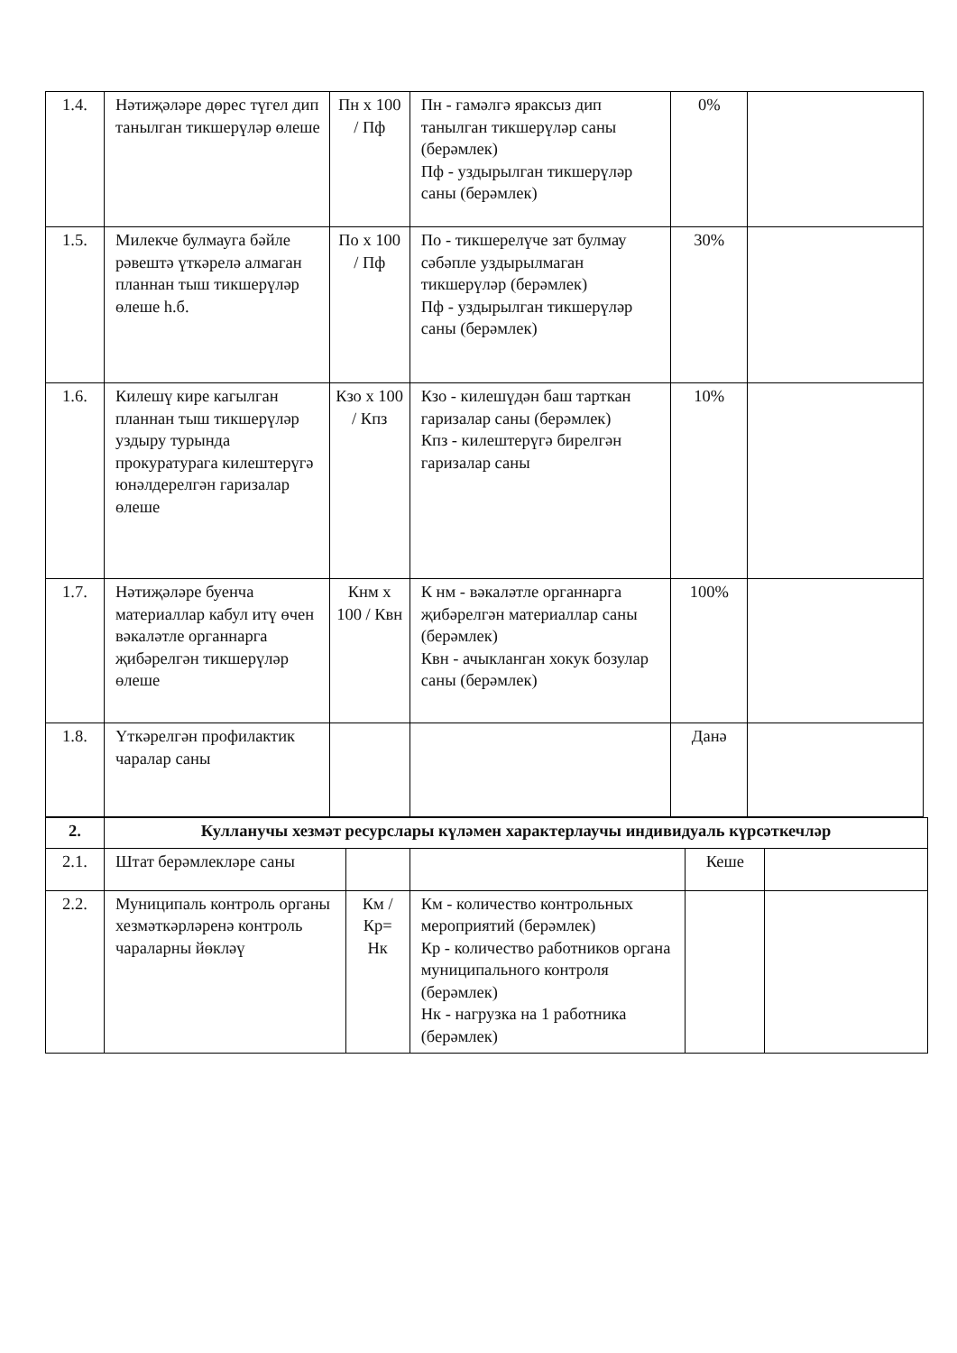| 1.4. | Нәтиҗәләре дөрес түгел дип танылган тикшерүләр өлеше | Пн х 100 / Пф | Пн - гамәлгә яраксыз дип танылган тикшерүләр саны (берәмлек) Пф - уздырылган тикшерүләр саны (берәмлек) | 0% | |
| 1.5. | Милекче булмауга бәйле рәвештә үткәрелә алмаган планнан тыш тикшерүләр өлеше һ.б. | По х 100 / Пф | По - тикшерелүче зат булмау сәбәпле уздырылмаган тикшерүләр (берәмлек) Пф - уздырылган тикшерүләр саны (берәмлек) | 30% | |
| 1.6. | Килешү кире кагылган планнан тыш тикшерүләр уздыру турында прокуратурага килештерүгә юнәлдерелгән гаризалар өлеше | Кзо х 100 / Кпз | Кзо - килешүдән баш тарткан гаризалар саны (берәмлек) Кпз - килештерүгә бирелгән гаризалар саны | 10% | |
| 1.7. | Нәтиҗәләре буенча материаллар кабул итү өчен вәкаләтле органнарга җибәрелгән тикшерүләр өлеше | Кнм х 100 / Квн | К нм - вәкаләтле органнарга җибәрелгән материаллар саны (берәмлек) Квн - ачыкланган хокук бозулар саны (берәмлек) | 100% | |
| 1.8. | Үткәрелгән профилактик чаралар саны | | | Данә | |
| 2. | Кулланучы хезмәт ресурслары күләмен характерлаучы индивидуаль күрсәткечләр | | | | |
| 2.1. | Штат берәмлекләре саны | | | Кеше | |
| 2.2. | Муниципаль контроль органы хезмәткәрләренә контроль чараларны йөкләү | Км / Кр= Нк | Км - количество контрольных мероприятий (берәмлек) Кр - количество работников органа муниципального контроля (берәмлек) Нк - нагрузка на 1 работника (берәмлек) | | |